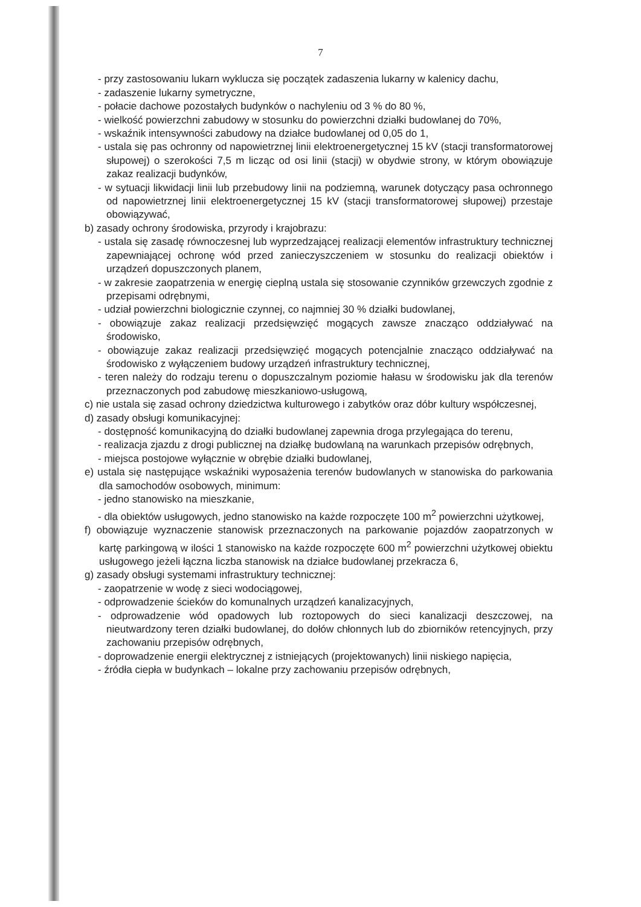7
- przy zastosowaniu lukarn wyklucza się początek zadaszenia lukarny w kalenicy dachu,
- zadaszenie lukarny symetryczne,
- połacie dachowe pozostałych budynków o nachyleniu od 3 % do 80 %,
- wielkość powierzchni zabudowy w stosunku do powierzchni działki budowlanej do 70%,
- wskaźnik intensywności zabudowy na działce budowlanej od 0,05 do 1,
- ustala się pas ochronny od napowietrznej linii elektroenergetycznej 15 kV (stacji transformatorowej słupowej) o szerokości 7,5 m licząc od osi linii (stacji) w obydwie strony, w którym obowiązuje zakaz realizacji budynków,
- w sytuacji likwidacji linii lub przebudowy linii na podziemną, warunek dotyczący pasa ochronnego od napowietrznej linii elektroenergetycznej 15 kV (stacji transformatorowej słupowej) przestaje obowiązywać,
b) zasady ochrony środowiska, przyrody i krajobrazu:
- ustala się zasadę równoczesnej lub wyprzedzającej realizacji elementów infrastruktury technicznej zapewniającej ochronę wód przed zanieczyszczeniem w stosunku do realizacji obiektów i urządzeń dopuszczonych planem,
- w zakresie zaopatrzenia w energię cieplną ustala się stosowanie czynników grzewczych zgodnie z przepisami odrębnymi,
- udział powierzchni biologicznie czynnej, co najmniej 30 % działki budowlanej,
- obowiązuje zakaz realizacji przedsięwzięć mogących zawsze znacząco oddziaływać na środowisko,
- obowiązuje zakaz realizacji przedsięwzięć mogących potencjalnie znacząco oddziaływać na środowisko z wyłączeniem budowy urządzeń infrastruktury technicznej,
- teren należy do rodzaju terenu o dopuszczalnym poziomie hałasu w środowisku jak dla terenów przeznaczonych pod zabudowę mieszkaniowo-usługową,
c) nie ustala się zasad ochrony dziedzictwa kulturowego i zabytków oraz dóbr kultury współczesnej,
d) zasady obsługi komunikacyjnej:
- dostępność komunikacyjną do działki budowlanej zapewnia droga przylegająca do terenu,
- realizacja zjazdu z drogi publicznej na działkę budowlaną na warunkach przepisów odrębnych,
- miejsca postojowe wyłącznie w obrębie działki budowlanej,
e) ustala się następujące wskaźniki wyposażenia terenów budowlanych w stanowiska do parkowania dla samochodów osobowych, minimum:
- jedno stanowisko na mieszkanie,
- dla obiektów usługowych, jedno stanowisko na każde rozpoczęte 100 m<sup>2</sup> powierzchni użytkowej,
f) obowiązuje wyznaczenie stanowisk przeznaczonych na parkowanie pojazdów zaopatrzonych w kartę parkingową w ilości 1 stanowisko na każde rozpoczęte 600 m<sup>2</sup> powierzchni użytkowej obiektu usługowego jeżeli łączna liczba stanowisk na działce budowlanej przekracza 6,
g) zasady obsługi systemami infrastruktury technicznej:
- zaopatrzenie w wodę z sieci wodociągowej,
- odprowadzenie ścieków do komunalnych urządzeń kanalizacyjnych,
- odprowadzenie wód opadowych lub roztopowych do sieci kanalizacji deszczowej, na nieutwardzony teren działki budowlanej, do dołów chłonnych lub do zbiorników retencyjnych, przy zachowaniu przepisów odrębnych,
- doprowadzenie energii elektrycznej z istniejących (projektowanych) linii niskiego napięcia,
- źródła ciepła w budynkach – lokalne przy zachowaniu przepisów odrębnych,